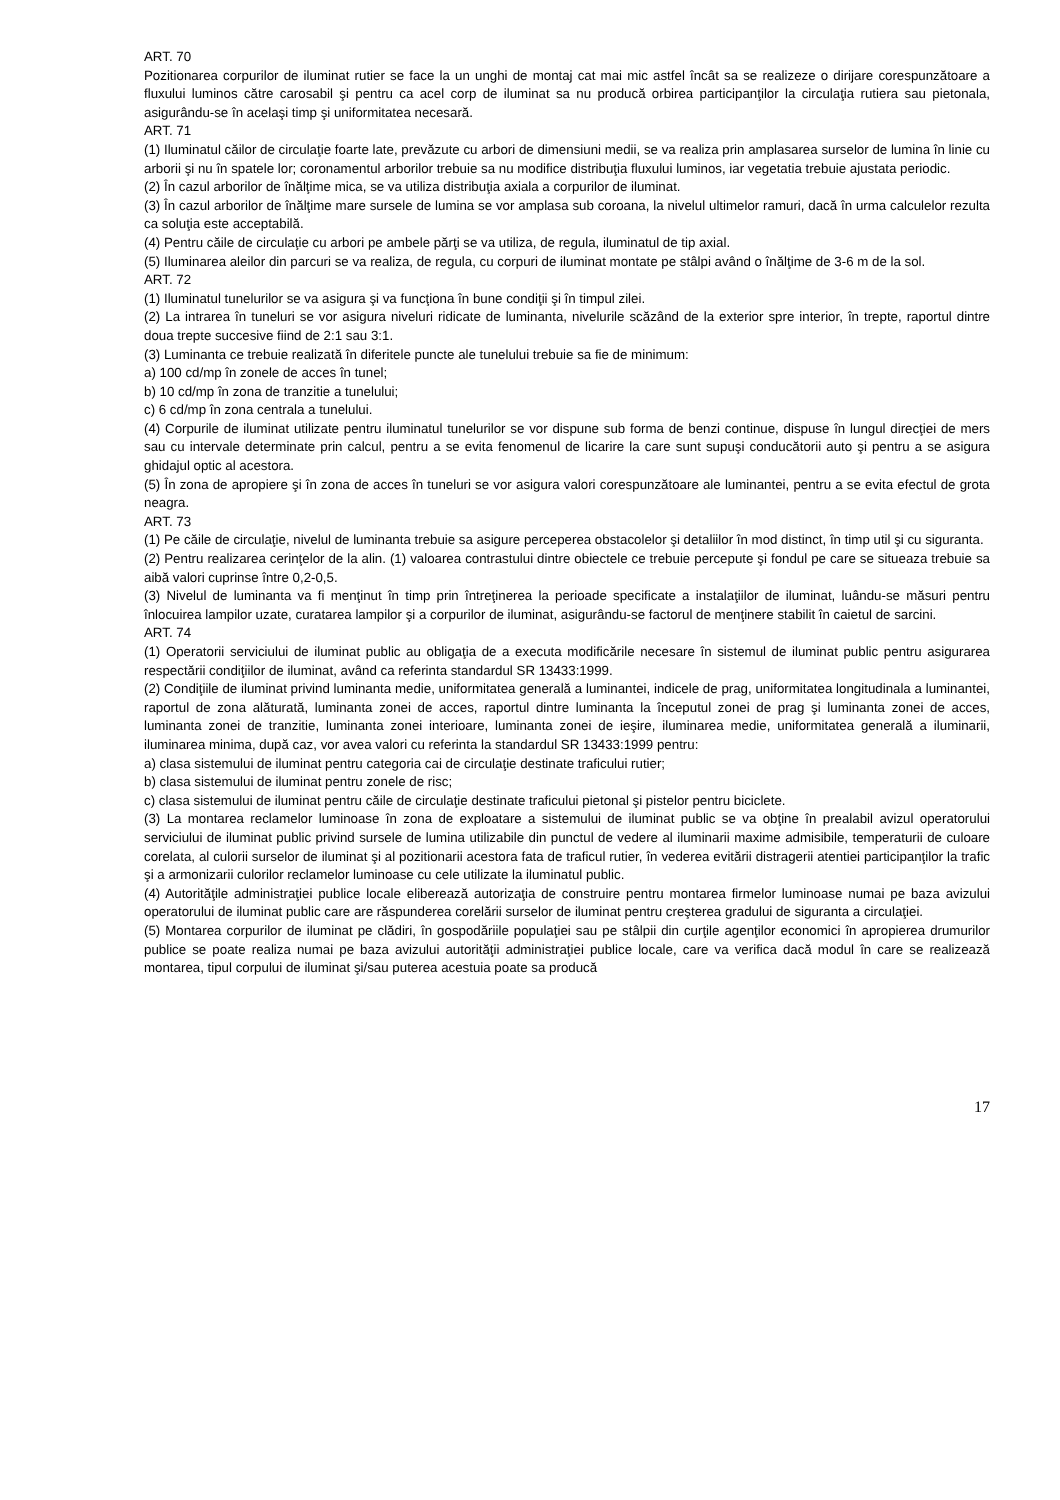ART. 70
Pozitionarea corpurilor de iluminat rutier se face la un unghi de montaj cat mai mic astfel încât sa se realizeze o dirijare corespunzătoare a fluxului luminos către carosabil şi pentru ca acel corp de iluminat sa nu producă orbirea participanţilor la circulaţia rutiera sau pietonala, asigurându-se în acelaşi timp şi uniformitatea necesară.
ART. 71
(1) Iluminatul căilor de circulaţie foarte late, prevăzute cu arbori de dimensiuni medii, se va realiza prin amplasarea surselor de lumina în linie cu arborii şi nu în spatele lor; coronamentul arborilor trebuie sa nu modifice distribuţia fluxului luminos, iar vegetatia trebuie ajustata periodic.
(2) În cazul arborilor de înălţime mica, se va utiliza distribuţia axiala a corpurilor de iluminat.
(3) În cazul arborilor de înălţime mare sursele de lumina se vor amplasa sub coroana, la nivelul ultimelor ramuri, dacă în urma calculelor rezulta ca soluţia este acceptabilă.
(4) Pentru căile de circulaţie cu arbori pe ambele părţi se va utiliza, de regula, iluminatul de tip axial.
(5) Iluminarea aleilor din parcuri se va realiza, de regula, cu corpuri de iluminat montate pe stâlpi având o înălţime de 3-6 m de la sol.
ART. 72
(1) Iluminatul tunelurilor se va asigura şi va funcţiona în bune condiţii şi în timpul zilei.
(2) La intrarea în tuneluri se vor asigura niveluri ridicate de luminanta, nivelurile scăzând de la exterior spre interior, în trepte, raportul dintre doua trepte succesive fiind de 2:1 sau 3:1.
(3) Luminanta ce trebuie realizată în diferitele puncte ale tunelului trebuie sa fie de minimum:
a) 100 cd/mp în zonele de acces în tunel;
b) 10 cd/mp în zona de tranzitie a tunelului;
c) 6 cd/mp în zona centrala a tunelului.
(4) Corpurile de iluminat utilizate pentru iluminatul tunelurilor se vor dispune sub forma de benzi continue, dispuse în lungul direcţiei de mers sau cu intervale determinate prin calcul, pentru a se evita fenomenul de licarire la care sunt supuşi conducătorii auto şi pentru a se asigura ghidajul optic al acestora.
(5) În zona de apropiere şi în zona de acces în tuneluri se vor asigura valori corespunzătoare ale luminantei, pentru a se evita efectul de grota neagra.
ART. 73
(1) Pe căile de circulaţie, nivelul de luminanta trebuie sa asigure perceperea obstacolelor şi detaliilor în mod distinct, în timp util şi cu siguranta.
(2) Pentru realizarea cerinţelor de la alin. (1) valoarea contrastului dintre obiectele ce trebuie percepute şi fondul pe care se situeaza trebuie sa aibă valori cuprinse între 0,2-0,5.
(3) Nivelul de luminanta va fi menţinut în timp prin întreţinerea la perioade specificate a instalaţiilor de iluminat, luându-se măsuri pentru înlocuirea lampilor uzate, curatarea lampilor şi a corpurilor de iluminat, asigurându-se factorul de menţinere stabilit în caietul de sarcini.
ART. 74
(1) Operatorii serviciului de iluminat public au obligaţia de a executa modificările necesare în sistemul de iluminat public pentru asigurarea respectării condiţiilor de iluminat, având ca referinta standardul SR 13433:1999.
(2) Condiţiile de iluminat privind luminanta medie, uniformitatea generală a luminantei, indicele de prag, uniformitatea longitudinala a luminantei, raportul de zona alăturată, luminanta zonei de acces, raportul dintre luminanta la începutul zonei de prag şi luminanta zonei de acces, luminanta zonei de tranzitie, luminanta zonei interioare, luminanta zonei de ieşire, iluminarea medie, uniformitatea generală a iluminarii, iluminarea minima, după caz, vor avea valori cu referinta la standardul SR 13433:1999 pentru:
a) clasa sistemului de iluminat pentru categoria cai de circulaţie destinate traficului rutier;
b) clasa sistemului de iluminat pentru zonele de risc;
c) clasa sistemului de iluminat pentru căile de circulaţie destinate traficului pietonal şi pistelor pentru biciclete.
(3) La montarea reclamelor luminoase în zona de exploatare a sistemului de iluminat public se va obţine în prealabil avizul operatorului serviciului de iluminat public privind sursele de lumina utilizabile din punctul de vedere al iluminarii maxime admisibile, temperaturii de culoare corelata, al culorii surselor de iluminat şi al pozitionarii acestora fata de traficul rutier, în vederea evitării distragerii atentiei participanţilor la trafic şi a armonizarii culorilor reclamelor luminoase cu cele utilizate la iluminatul public.
(4) Autorităţile administraţiei publice locale eliberează autorizaţia de construire pentru montarea firmelor luminoase numai pe baza avizului operatorului de iluminat public care are răspunderea corelării surselor de iluminat pentru creşterea gradului de siguranta a circulaţiei.
(5) Montarea corpurilor de iluminat pe clădiri, în gospodăriile populaţiei sau pe stâlpii din curţile agenţilor economici în apropierea drumurilor publice se poate realiza numai pe baza avizului autorităţii administraţiei publice locale, care va verifica dacă modul în care se realizează montarea, tipul corpului de iluminat şi/sau puterea acestuia poate sa producă
17